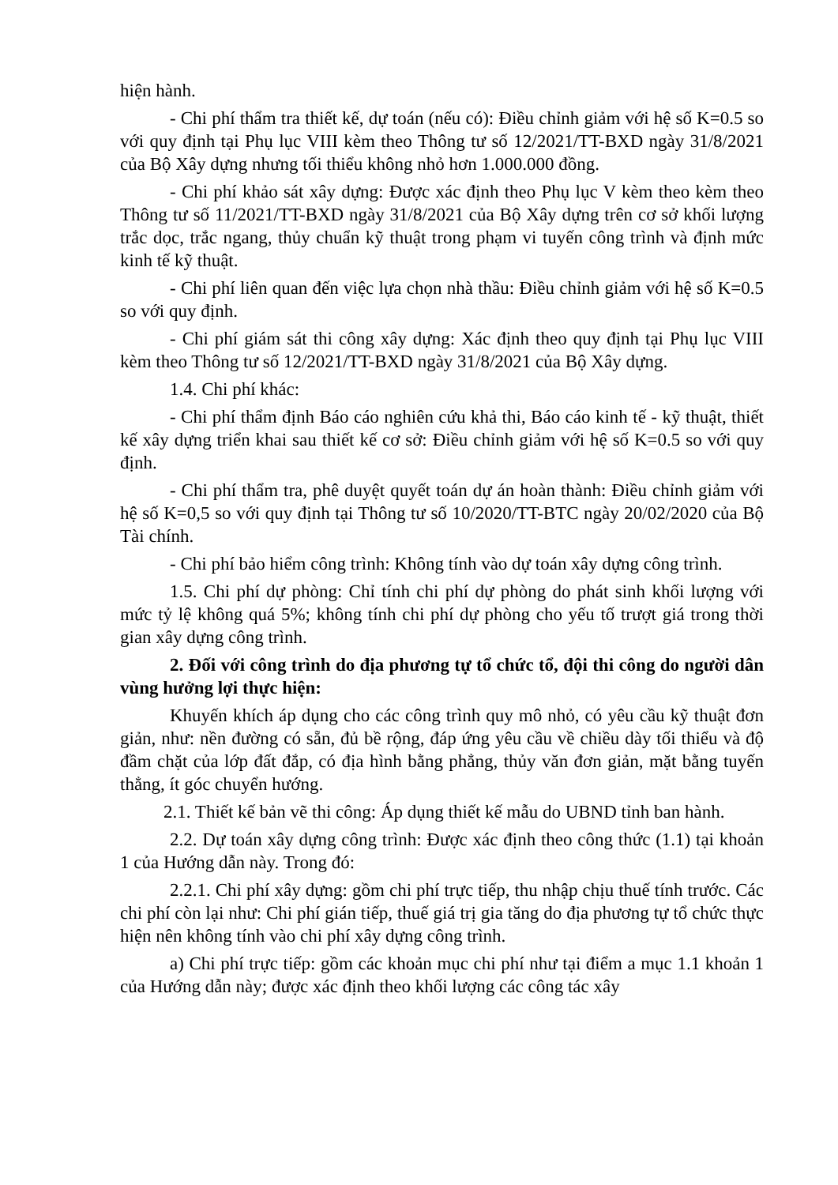hiện hành.
- Chi phí thẩm tra thiết kế, dự toán (nếu có): Điều chỉnh giảm với hệ số K=0.5 so với quy định tại Phụ lục VIII kèm theo Thông tư số 12/2021/TT-BXD ngày 31/8/2021 của Bộ Xây dựng nhưng tối thiểu không nhỏ hơn 1.000.000 đồng.
- Chi phí khảo sát xây dựng: Được xác định theo Phụ lục V kèm theo kèm theo Thông tư số 11/2021/TT-BXD ngày 31/8/2021 của Bộ Xây dựng trên cơ sở khối lượng trắc dọc, trắc ngang, thủy chuẩn kỹ thuật trong phạm vi tuyến công trình và định mức kinh tế kỹ thuật.
- Chi phí liên quan đến việc lựa chọn nhà thầu: Điều chỉnh giảm với hệ số K=0.5 so với quy định.
- Chi phí giám sát thi công xây dựng: Xác định theo quy định tại Phụ lục VIII kèm theo Thông tư số 12/2021/TT-BXD ngày 31/8/2021 của Bộ Xây dựng.
1.4. Chi phí khác:
- Chi phí thẩm định Báo cáo nghiên cứu khả thi, Báo cáo kinh tế - kỹ thuật, thiết kế xây dựng triển khai sau thiết kế cơ sở: Điều chỉnh giảm với hệ số K=0.5 so với quy định.
- Chi phí thẩm tra, phê duyệt quyết toán dự án hoàn thành: Điều chỉnh giảm với hệ số K=0,5 so với quy định tại Thông tư số 10/2020/TT-BTC ngày 20/02/2020 của Bộ Tài chính.
- Chi phí bảo hiểm công trình: Không tính vào dự toán xây dựng công trình.
1.5. Chi phí dự phòng: Chỉ tính chi phí dự phòng do phát sinh khối lượng với mức tỷ lệ không quá 5%; không tính chi phí dự phòng cho yếu tố trượt giá trong thời gian xây dựng công trình.
2. Đối với công trình do địa phương tự tổ chức tổ, đội thi công do người dân vùng hưởng lợi thực hiện:
Khuyến khích áp dụng cho các công trình quy mô nhỏ, có yêu cầu kỹ thuật đơn giản, như: nền đường có sẵn, đủ bề rộng, đáp ứng yêu cầu về chiều dày tối thiểu và độ đầm chặt của lớp đất đắp, có địa hình bằng phẳng, thủy văn đơn giản, mặt bằng tuyến thẳng, ít góc chuyển hướng.
2.1. Thiết kế bản vẽ thi công: Áp dụng thiết kế mẫu do UBND tỉnh ban hành.
2.2. Dự toán xây dựng công trình: Được xác định theo công thức (1.1) tại khoản 1 của Hướng dẫn này. Trong đó:
2.2.1. Chi phí xây dựng: gồm chi phí trực tiếp, thu nhập chịu thuế tính trước. Các chi phí còn lại như: Chi phí gián tiếp, thuế giá trị gia tăng do địa phương tự tổ chức thực hiện nên không tính vào chi phí xây dựng công trình.
a) Chi phí trực tiếp: gồm các khoản mục chi phí như tại điểm a mục 1.1 khoản 1 của Hướng dẫn này; được xác định theo khối lượng các công tác xây